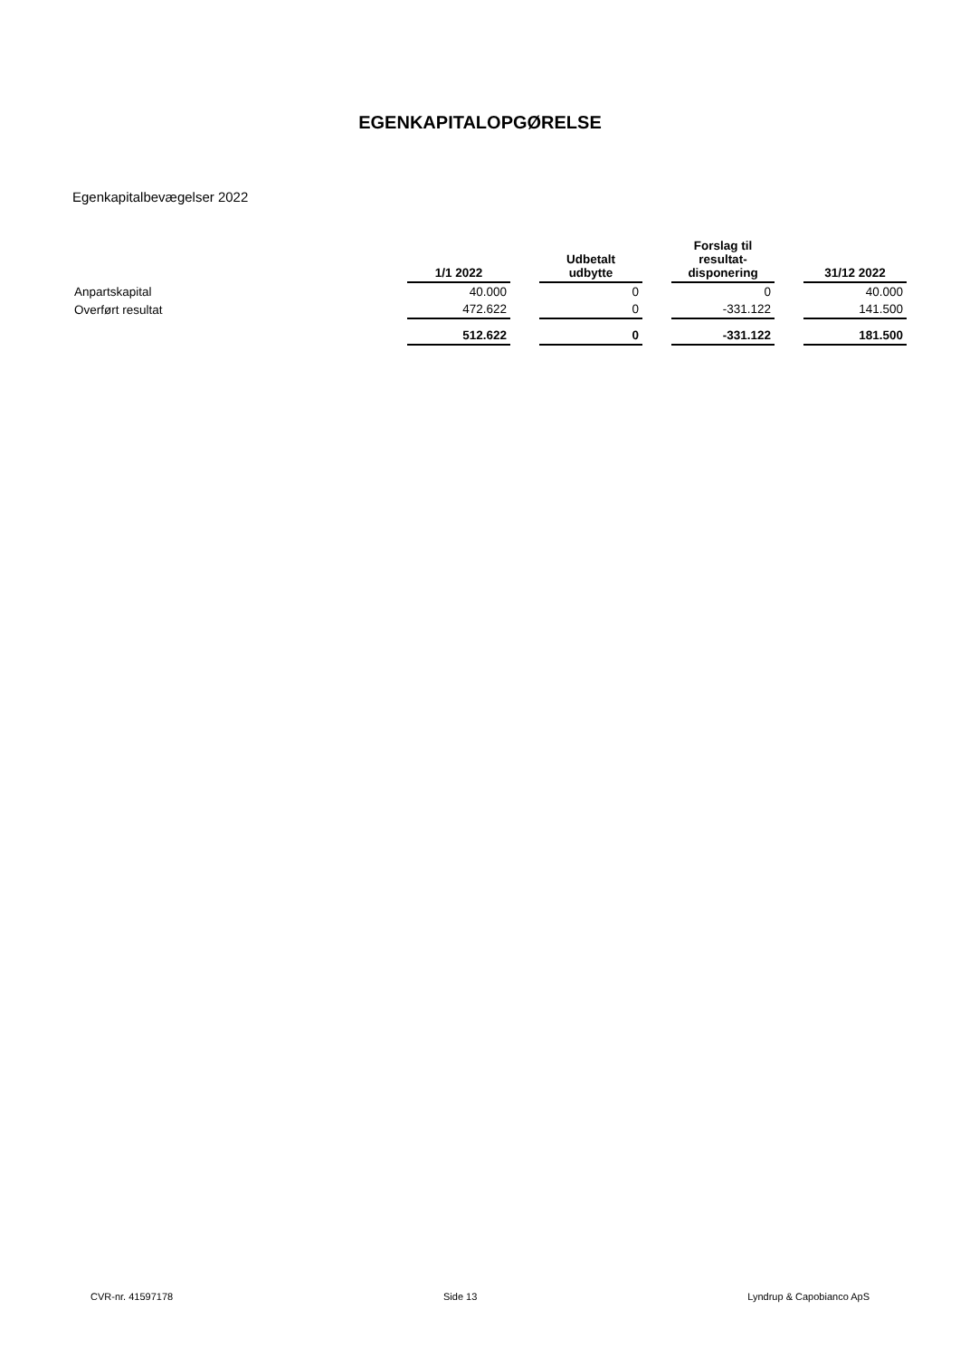EGENKAPITALOPGØRELSE
Egenkapitalbevægelser 2022
| | 1/1 2022 | | Udbetalt udbytte | | Forslag til resultat- disponering | | 31/12 2022 |
| Anpartskapital | 40.000 | | 0 | | 0 | | 40.000 |
| Overført resultat | 472.622 | | 0 | | -331.122 | | 141.500 |
| | 512.622 | | 0 | | -331.122 | | 181.500 |
CVR-nr. 41597178 Side 13 Lyndrup & Capobianco ApS